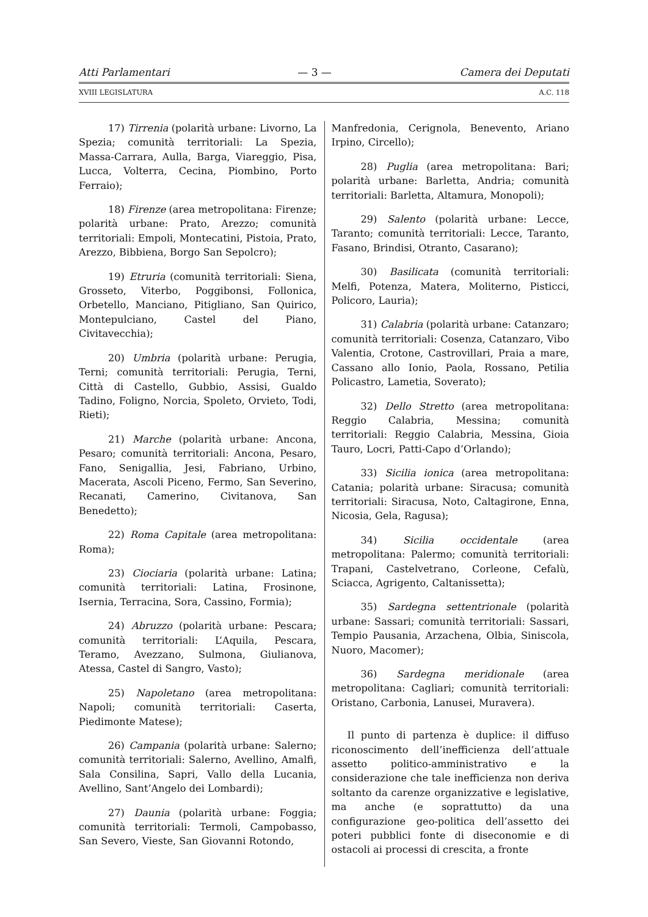Atti Parlamentari — 3 — Camera dei Deputati
XVIII LEGISLATURA A.C. 118
17) Tirrenia (polarità urbane: Livorno, La Spezia; comunità territoriali: La Spezia, Massa-Carrara, Aulla, Barga, Viareggio, Pisa, Lucca, Volterra, Cecina, Piombino, Porto Ferraio);
18) Firenze (area metropolitana: Firenze; polarità urbane: Prato, Arezzo; comunità territoriali: Empoli, Montecatini, Pistoia, Prato, Arezzo, Bibbiena, Borgo San Sepolcro);
19) Etruria (comunità territoriali: Siena, Grosseto, Viterbo, Poggibonsi, Follonica, Orbetello, Manciano, Pitigliano, San Quirico, Montepulciano, Castel del Piano, Civitavecchia);
20) Umbria (polarità urbane: Perugia, Terni; comunità territoriali: Perugia, Terni, Città di Castello, Gubbio, Assisi, Gualdo Tadino, Foligno, Norcia, Spoleto, Orvieto, Todi, Rieti);
21) Marche (polarità urbane: Ancona, Pesaro; comunità territoriali: Ancona, Pesaro, Fano, Senigallia, Jesi, Fabriano, Urbino, Macerata, Ascoli Piceno, Fermo, San Severino, Recanati, Camerino, Civitanova, San Benedetto);
22) Roma Capitale (area metropolitana: Roma);
23) Ciociaria (polarità urbane: Latina; comunità territoriali: Latina, Frosinone, Isernia, Terracina, Sora, Cassino, Formia);
24) Abruzzo (polarità urbane: Pescara; comunità territoriali: L’Aquila, Pescara, Teramo, Avezzano, Sulmona, Giulianova, Atessa, Castel di Sangro, Vasto);
25) Napoletano (area metropolitana: Napoli; comunità territoriali: Caserta, Piedimonte Matese);
26) Campania (polarità urbane: Salerno; comunità territoriali: Salerno, Avellino, Amalfi, Sala Consilina, Sapri, Vallo della Lucania, Avellino, Sant’Angelo dei Lombardi);
27) Daunia (polarità urbane: Foggia; comunità territoriali: Termoli, Campobasso, San Severo, Vieste, San Giovanni Rotondo,
Manfredonia, Cerignola, Benevento, Ariano Irpino, Circello);
28) Puglia (area metropolitana: Bari; polarità urbane: Barletta, Andria; comunità territoriali: Barletta, Altamura, Monopoli);
29) Salento (polarità urbane: Lecce, Taranto; comunità territoriali: Lecce, Taranto, Fasano, Brindisi, Otranto, Casarano);
30) Basilicata (comunità territoriali: Melfi, Potenza, Matera, Moliterno, Pisticci, Policoro, Lauria);
31) Calabria (polarità urbane: Catanzaro; comunità territoriali: Cosenza, Catanzaro, Vibo Valentia, Crotone, Castrovillari, Praia a mare, Cassano allo Ionio, Paola, Rossano, Petilia Policastro, Lametia, Soverato);
32) Dello Stretto (area metropolitana: Reggio Calabria, Messina; comunità territoriali: Reggio Calabria, Messina, Gioia Tauro, Locri, Patti-Capo d’Orlando);
33) Sicilia ionica (area metropolitana: Catania; polarità urbane: Siracusa; comunità territoriali: Siracusa, Noto, Caltagirone, Enna, Nicosia, Gela, Ragusa);
34) Sicilia occidentale (area metropolitana: Palermo; comunità territoriali: Trapani, Castelvetrano, Corleone, Cefalù, Sciacca, Agrigento, Caltanissetta);
35) Sardegna settentrionale (polarità urbane: Sassari; comunità territoriali: Sassari, Tempio Pausania, Arzachena, Olbia, Siniscola, Nuoro, Macomer);
36) Sardegna meridionale (area metropolitana: Cagliari; comunità territoriali: Oristano, Carbonia, Lanusei, Muravera).
Il punto di partenza è duplice: il diffuso riconoscimento dell’inefficienza dell’attuale assetto politico-amministrativo e la considerazione che tale inefficienza non deriva soltanto da carenze organizzative e legislative, ma anche (e soprattutto) da una configurazione geo-politica dell’assetto dei poteri pubblici fonte di diseconomie e di ostacoli ai processi di crescita, a fronte